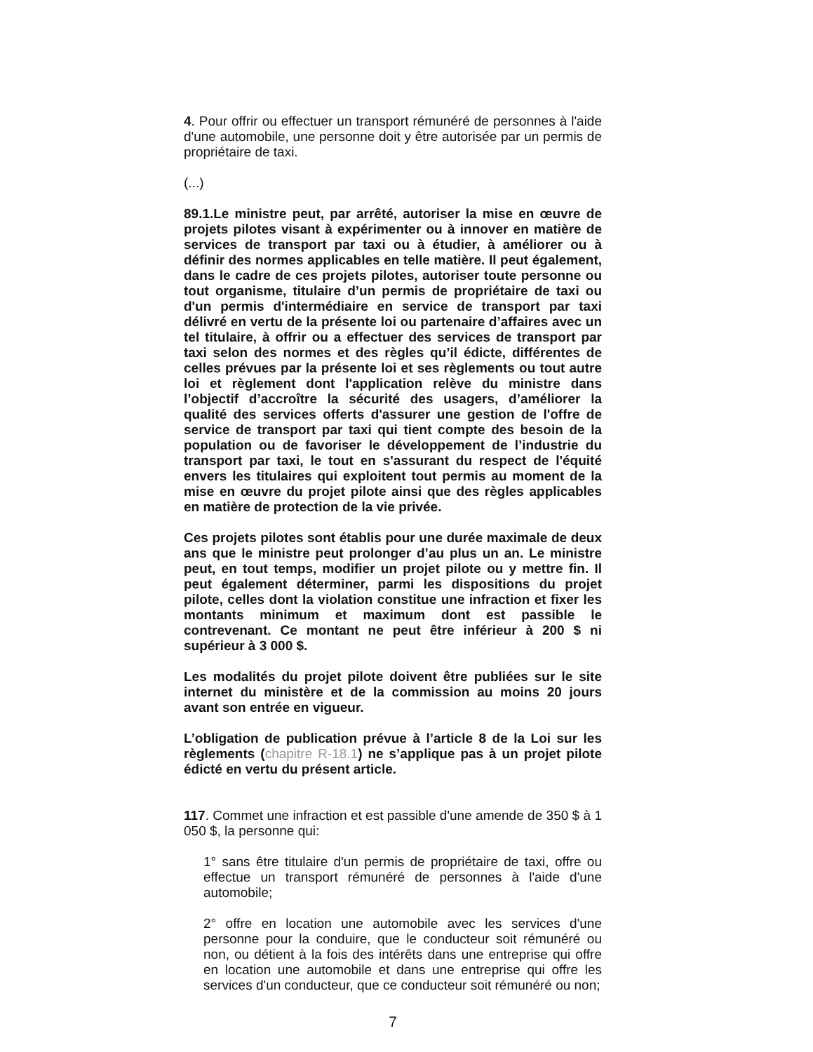4. Pour offrir ou effectuer un transport rémunéré de personnes à l'aide d'une automobile, une personne doit y être autorisée par un permis de propriétaire de taxi.
(...)
89.1.Le ministre peut, par arrêté, autoriser la mise en œuvre de projets pilotes visant à expérimenter ou à innover en matière de services de transport par taxi ou à étudier, à améliorer ou à définir des normes applicables en telle matière. Il peut également, dans le cadre de ces projets pilotes, autoriser toute personne ou tout organisme, titulaire d’un permis de propriétaire de taxi ou d'un permis d'intermédiaire en service de transport par taxi délivré en vertu de la présente loi ou partenaire d’affaires avec un tel titulaire, à offrir ou a effectuer des services de transport par taxi selon des normes et des règles qu’il édicte, différentes de celles prévues par la présente loi et ses règlements ou tout autre loi et règlement dont l'application relève du ministre dans l’objectif d’accroître la sécurité des usagers, d’améliorer la qualité des services offerts d'assurer une gestion de l'offre de service de transport par taxi qui tient compte des besoin de la population ou de favoriser le développement de l’industrie du transport par taxi, le tout en s'assurant du respect de l'équité envers les titulaires qui exploitent tout permis au moment de la mise en œuvre du projet pilote ainsi que des règles applicables en matière de protection de la vie privée.
Ces projets pilotes sont établis pour une durée maximale de deux ans que le ministre peut prolonger d’au plus un an. Le ministre peut, en tout temps, modifier un projet pilote ou y mettre fin. Il peut également déterminer, parmi les dispositions du projet pilote, celles dont la violation constitue une infraction et fixer les montants minimum et maximum dont est passible le contrevenant. Ce montant ne peut être inférieur à 200 $ ni supérieur à 3 000 $.
Les modalités du projet pilote doivent être publiées sur le site internet du ministère et de la commission au moins 20 jours avant son entrée en vigueur.
L’obligation de publication prévue à l’article 8 de la Loi sur les règlements (chapitre R-18.1) ne s’applique pas à un projet pilote édicté en vertu du présent article.
117. Commet une infraction et est passible d'une amende de 350 $ à 1 050 $, la personne qui:
1° sans être titulaire d'un permis de propriétaire de taxi, offre ou effectue un transport rémunéré de personnes à l'aide d'une automobile;
2° offre en location une automobile avec les services d'une personne pour la conduire, que le conducteur soit rémunéré ou non, ou détient à la fois des intérêts dans une entreprise qui offre en location une automobile et dans une entreprise qui offre les services d'un conducteur, que ce conducteur soit rémunéré ou non;
7